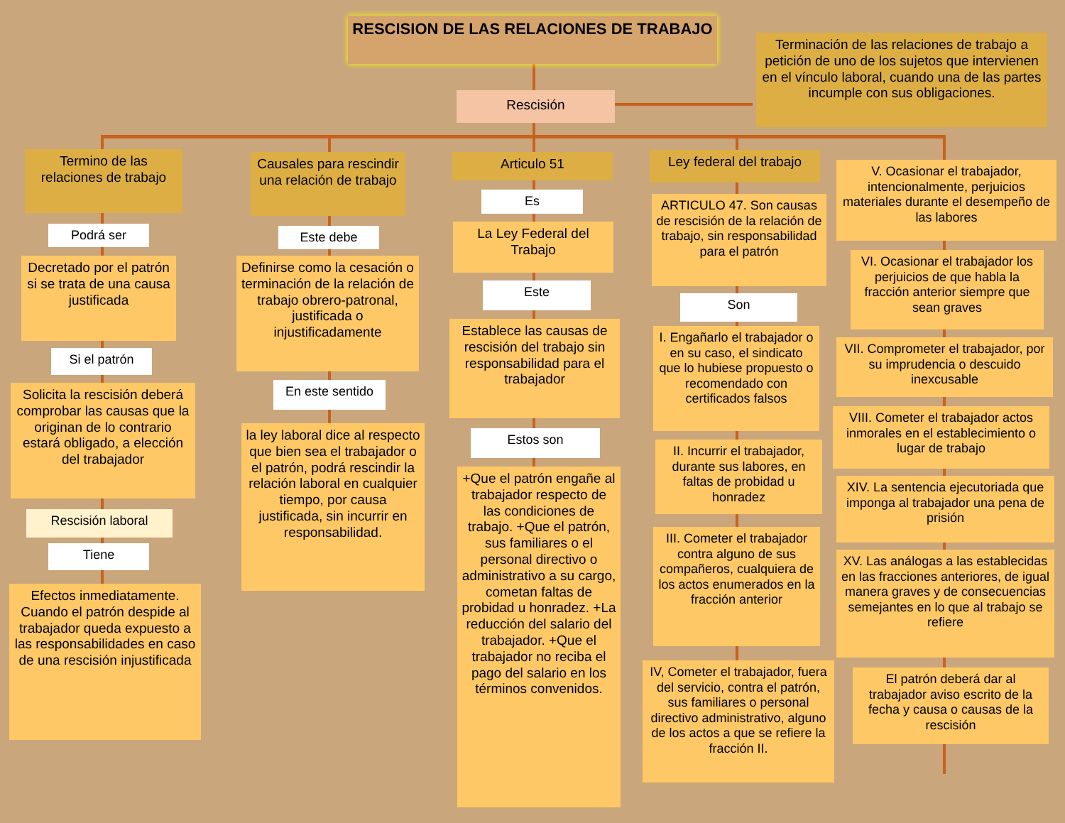RESCISION DE LAS RELACIONES DE TRABAJO
Terminación de las relaciones de trabajo a petición de uno de los sujetos que intervienen en el vínculo laboral, cuando una de las partes incumple con sus obligaciones.
Rescisión
Termino de las relaciones de trabajo
Podrá ser
Decretado por el patrón si se trata de una causa justificada
Si el patrón
Solicita la rescisión deberá comprobar las causas que la originan de lo contrario estará obligado, a elección del trabajador
Rescisión laboral
Tiene
Efectos inmediatamente. Cuando el patrón despide al trabajador queda expuesto a las responsabilidades en caso de una rescisión injustificada
Causales para rescindir una relación de trabajo
Este debe
Definirse como la cesación o terminación de la relación de trabajo obrero-patronal, justificada o injustificadamente
En este sentido
la ley laboral dice al respecto que bien sea el trabajador o el patrón, podrá rescindir la relación laboral en cualquier tiempo, por causa justificada, sin incurrir en responsabilidad.
Articulo 51
Es
La Ley Federal del Trabajo
Este
Establece las causas de rescisión del trabajo sin responsabilidad para el trabajador
Estos son
+Que el patrón engañe al trabajador respecto de las condiciones de trabajo. +Que el patrón, sus familiares o el personal directivo o administrativo a su cargo, cometan faltas de probidad u honradez. +La reducción del salario del trabajador. +Que el trabajador no reciba el pago del salario en los términos convenidos.
Ley federal del trabajo
ARTICULO 47. Son causas de rescisión de la relación de trabajo, sin responsabilidad para el patrón
Son
I. Engañarlo el trabajador o en su caso, el sindicato que lo hubiese propuesto o recomendado con certificados falsos
II. Incurrir el trabajador, durante sus labores, en faltas de probidad u honradez
III. Cometer el trabajador contra alguno de sus compañeros, cualquiera de los actos enumerados en la fracción anterior
IV, Cometer el trabajador, fuera del servicio, contra el patrón, sus familiares o personal directivo administrativo, alguno de los actos a que se refiere la fracción II.
V. Ocasionar el trabajador, intencionalmente, perjuicios materiales durante el desempeño de las labores
VI. Ocasionar el trabajador los perjuicios de que habla la fracción anterior siempre que sean graves
VII. Comprometer el trabajador, por su imprudencia o descuido inexcusable
VIII. Cometer el trabajador actos inmorales en el establecimiento o lugar de trabajo
XIV. La sentencia ejecutoriada que imponga al trabajador una pena de prisión
XV. Las análogas a las establecidas en las fracciones anteriores, de igual manera graves y de consecuencias semejantes en lo que al trabajo se refiere
El patrón deberá dar al trabajador aviso escrito de la fecha y causa o causas de la rescisión